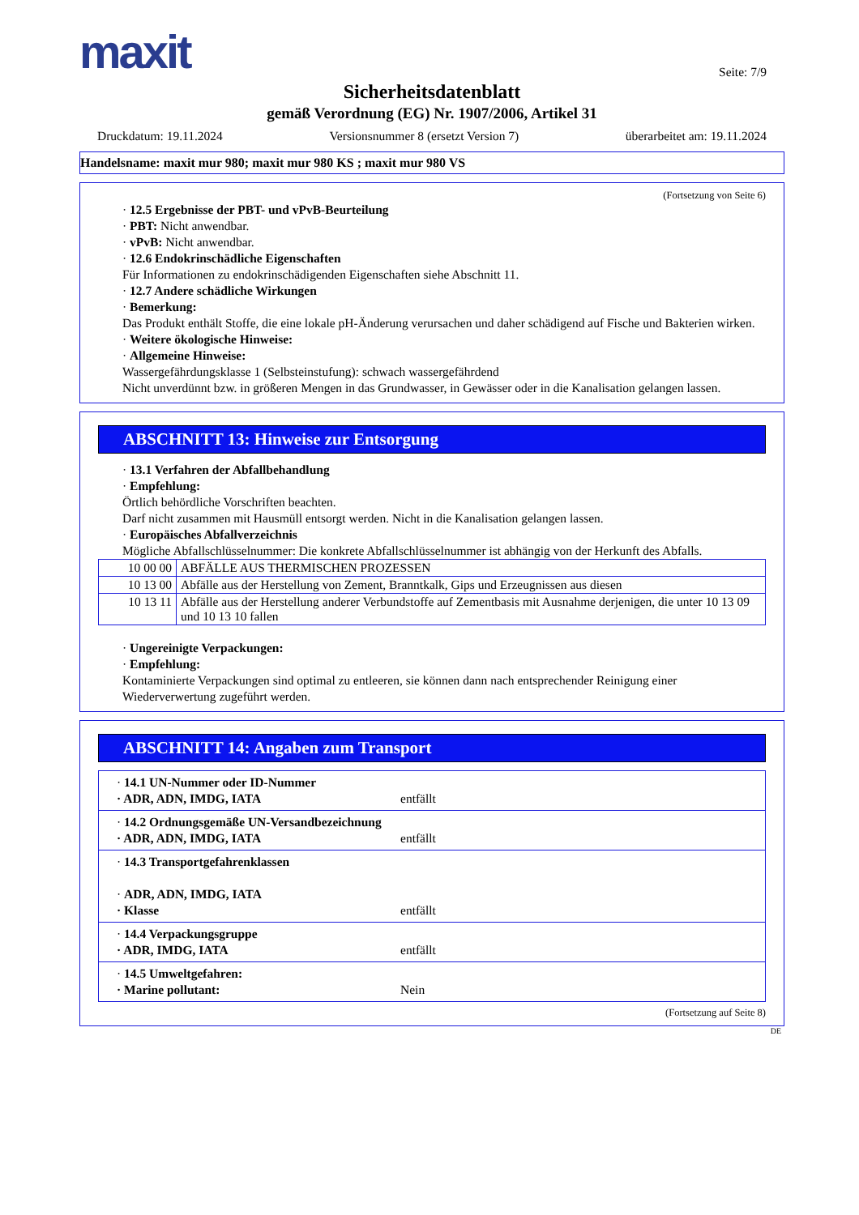maxit
Seite: 7/9
Sicherheitsdatenblatt
gemäß Verordnung (EG) Nr. 1907/2006, Artikel 31
Druckdatum: 19.11.2024 Versionsnummer 8 (ersetzt Version 7) überarbeitet am: 19.11.2024
Handelsname: maxit mur 980; maxit mur 980 KS ; maxit mur 980 VS
(Fortsetzung von Seite 6)
· 12.5 Ergebnisse der PBT- und vPvB-Beurteilung
· PBT: Nicht anwendbar.
· vPvB: Nicht anwendbar.
· 12.6 Endokrinschädliche Eigenschaften
Für Informationen zu endokrinschädigenden Eigenschaften siehe Abschnitt 11.
· 12.7 Andere schädliche Wirkungen
· Bemerkung:
Das Produkt enthält Stoffe, die eine lokale pH-Änderung verursachen und daher schädigend auf Fische und Bakterien wirken.
· Weitere ökologische Hinweise:
· Allgemeine Hinweise:
Wassergefährdungsklasse 1 (Selbsteinstufung): schwach wassergefährdend
Nicht unverdünnt bzw. in größeren Mengen in das Grundwasser, in Gewässer oder in die Kanalisation gelangen lassen.
ABSCHNITT 13: Hinweise zur Entsorgung
· 13.1 Verfahren der Abfallbehandlung
· Empfehlung:
Örtlich behördliche Vorschriften beachten.
Darf nicht zusammen mit Hausmüll entsorgt werden. Nicht in die Kanalisation gelangen lassen.
· Europäisches Abfallverzeichnis
Mögliche Abfallschlüsselnummer: Die konkrete Abfallschlüsselnummer ist abhängig von der Herkunft des Abfalls.
| 10 00 00 | ABFÄLLE AUS THERMISCHEN PROZESSEN |
| 10 13 00 | Abfälle aus der Herstellung von Zement, Branntkalk, Gips und Erzeugnissen aus diesen |
| 10 13 11 | Abfälle aus der Herstellung anderer Verbundstoffe auf Zementbasis mit Ausnahme derjenigen, die unter 10 13 09 und 10 13 10 fallen |
· Ungereinigte Verpackungen:
· Empfehlung:
Kontaminierte Verpackungen sind optimal zu entleeren, sie können dann nach entsprechender Reinigung einer Wiederverwertung zugeführt werden.
ABSCHNITT 14: Angaben zum Transport
· 14.1 UN-Nummer oder ID-Nummer
· ADR, ADN, IMDG, IATA entfällt
· 14.2 Ordnungsgemäße UN-Versandbezeichnung
· ADR, ADN, IMDG, IATA entfällt
· 14.3 Transportgefahrenklassen
· ADR, ADN, IMDG, IATA
· Klasse entfällt
· 14.4 Verpackungsgruppe
· ADR, IMDG, IATA entfällt
· 14.5 Umweltgefahren:
· Marine pollutant: Nein
(Fortsetzung auf Seite 8)
DE